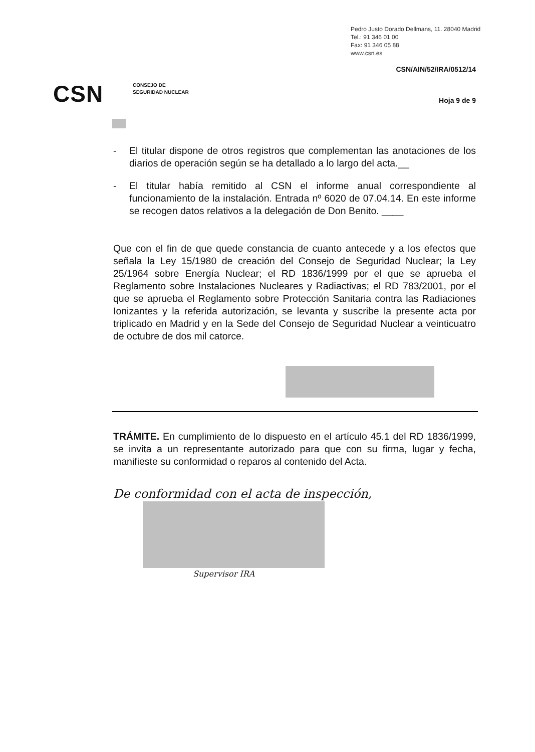Pedro Justo Dorado Dellmans, 11. 28040 Madrid
Tel.: 91 346 01 00
Fax: 91 346 05 88
www.csn.es
CSN/AIN/52/IRA/0512/14
CSN
CONSEJO DE
SEGURIDAD NUCLEAR
Hoja 9 de 9
- El titular dispone de otros registros que complementan las anotaciones de los diarios de operación según se ha detallado a lo largo del acta.__
- El titular había remitido al CSN el informe anual correspondiente al funcionamiento de la instalación. Entrada nº 6020 de 07.04.14. En este informe se recogen datos relativos a la delegación de Don Benito. ____
Que con el fin de que quede constancia de cuanto antecede y a los efectos que señala la Ley 15/1980 de creación del Consejo de Seguridad Nuclear; la Ley 25/1964 sobre Energía Nuclear; el RD 1836/1999 por el que se aprueba el Reglamento sobre Instalaciones Nucleares y Radiactivas; el RD 783/2001, por el que se aprueba el Reglamento sobre Protección Sanitaria contra las Radiaciones Ionizantes y la referida autorización, se levanta y suscribe la presente acta por triplicado en Madrid y en la Sede del Consejo de Seguridad Nuclear a veinticuatro de octubre de dos mil catorce.
TRÁMITE. En cumplimiento de lo dispuesto en el artículo 45.1 del RD 1836/1999, se invita a un representante autorizado para que con su firma, lugar y fecha, manifieste su conformidad o reparos al contenido del Acta.
De conformidad con el acta de inspección,
Supervisor IRA